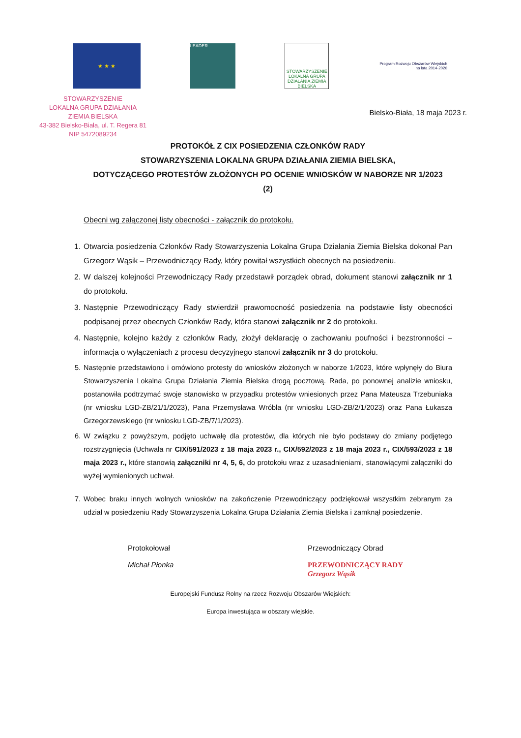★ ★ ★
LEADER
STOWARZYSZENIE LOKALNA GRUPA DZIAŁANIA ZIEMIA BIELSKA
Program Rozwoju Obszarów Wiejskich na lata 2014-2020
STOWARZYSZENIE
LOKALNA GRUPA DZIAŁANIA
ZIEMIA BIELSKA
43-382 Bielsko-Biała, ul. T. Regera 81
NIP 5472089234
Bielsko-Biała, 18 maja 2023 r.
PROTOKÓŁ Z CIX POSIEDZENIA CZŁONKÓW RADY
STOWARZYSZENIA LOKALNA GRUPA DZIAŁANIA ZIEMIA BIELSKA,
DOTYCZĄCEGO PROTESTÓW ZŁOŻONYCH PO OCENIE WNIOSKÓW W NABORZE NR 1/2023
(2)
Obecni wg załączonej listy obecności - załącznik do protokołu.
1. Otwarcia posiedzenia Członków Rady Stowarzyszenia Lokalna Grupa Działania Ziemia Bielska dokonał Pan Grzegorz Wąsik – Przewodniczący Rady, który powitał wszystkich obecnych na posiedzeniu.
2. W dalszej kolejności Przewodniczący Rady przedstawił porządek obrad, dokument stanowi załącznik nr 1 do protokołu.
3. Następnie Przewodniczący Rady stwierdził prawomocność posiedzenia na podstawie listy obecności podpisanej przez obecnych Członków Rady, która stanowi załącznik nr 2 do protokołu.
4. Następnie, kolejno każdy z członków Rady, złożył deklarację o zachowaniu poufności i bezstronności – informacja o wyłączeniach z procesu decyzyjnego stanowi załącznik nr 3 do protokołu.
5. Następnie przedstawiono i omówiono protesty do wniosków złożonych w naborze 1/2023, które wpłynęły do Biura Stowarzyszenia Lokalna Grupa Działania Ziemia Bielska drogą pocztową. Rada, po ponownej analizie wniosku, postanowiła podtrzymać swoje stanowisko w przypadku protestów wniesionych przez Pana Mateusza Trzebuniaka (nr wniosku LGD-ZB/21/1/2023), Pana Przemysława Wróbla (nr wniosku LGD-ZB/2/1/2023) oraz Pana Łukasza Grzegorzewskiego (nr wniosku LGD-ZB/7/1/2023).
6. W związku z powyższym, podjęto uchwałę dla protestów, dla których nie było podstawy do zmiany podjętego rozstrzygnięcia (Uchwała nr CIX/591/2023 z 18 maja 2023 r., CIX/592/2023 z 18 maja 2023 r., CIX/593/2023 z 18 maja 2023 r., które stanowią załączniki nr 4, 5, 6, do protokołu wraz z uzasadnieniami, stanowiącymi załączniki do wyżej wymienionych uchwał.
7. Wobec braku innych wolnych wniosków na zakończenie Przewodniczący podziękował wszystkim zebranym za udział w posiedzeniu Rady Stowarzyszenia Lokalna Grupa Działania Ziemia Bielska i zamknął posiedzenie.
Protokołował
Michał Płonka
Przewodniczący Obrad
PRZEWODNICZĄCY RADY
Grzegorz Wąsik
Europejski Fundusz Rolny na rzecz Rozwoju Obszarów Wiejskich:
Europa inwestująca w obszary wiejskie.